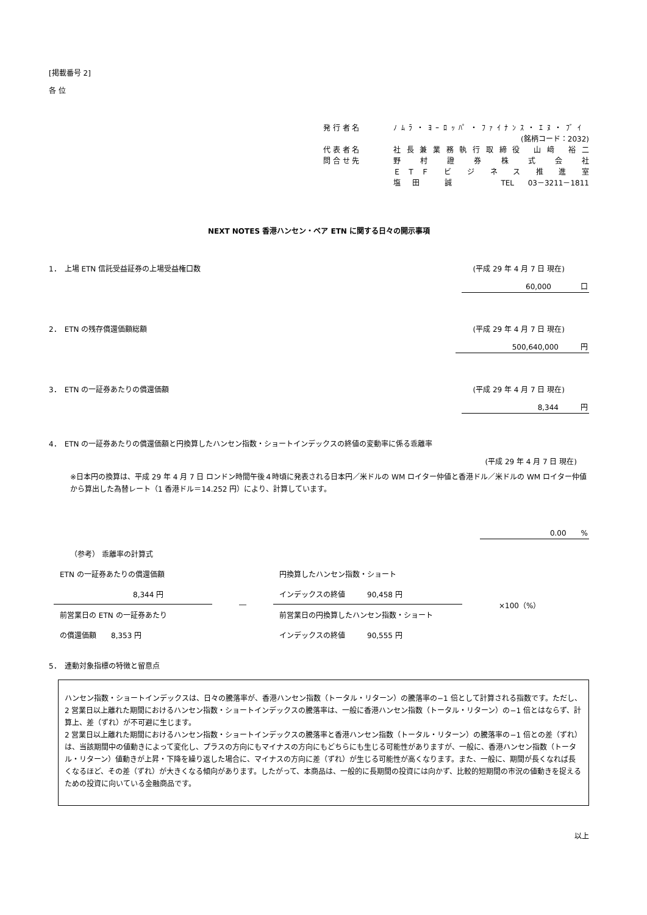[掲載番号 2]
各 位
発 行 者 名 ﾉﾑﾗ・ﾖｰﾛｯﾊﾟ・ﾌｧｲﾅﾝｽ・ｴﾇ・ﾌﾞｲ
(銘柄コード：2032)
代 表 者 名 社長兼業務執行取締役 山﨑 裕二
問 合 せ 先 野 村 證 券 株 式 会 社
ＥＴＦ ビ ジ ネ ス 推 進 室
塩田 誠　　TEL 03－3211－1811
NEXT NOTES 香港ハンセン・ベア ETN に関する日々の開示事項
1．　上場 ETN 信託受益証券の上場受益権口数 (平成 29 年 4 月 7 日 現在)
60,000　　　　口
2．　ETN の残存償還価額総額 (平成 29 年 4 月 7 日 現在)
500,640,000　　　円
3．　ETN の一証券あたりの償還価額 (平成 29 年 4 月 7 日 現在)
8,344　　　円
4．　ETN の一証券あたりの償還価額と円換算したハンセン指数・ショートインデックスの終値の変動率に係る乖離率
(平成 29 年 4 月 7 日 現在)
※日本円の換算は、平成 29 年 4 月 7 日 ロンドン時間午後４時頃に発表される日本円／米ドルの WM ロイター仲値と香港ドル／米ドルの WM ロイター仲値から算出した為替レート（1 香港ドル＝14.252 円）により、計算しています。
0.00　　%
（参考） 乖離率の計算式
ETN の一証券あたりの償還価額
8,344 円
前営業日の ETN の一証券あたり
の償還価額　　8,353 円
―
円換算したハンセン指数・ショート
インデックスの終値　　　90,458 円
前営業日の円換算したハンセン指数・ショート
インデックスの終値　　　90,555 円
×100（%）
5．　連動対象指標の特徴と留意点
ハンセン指数・ショートインデックスは、日々の騰落率が、香港ハンセン指数（トータル・リターン）の騰落率の−1 倍として計算される指数です。ただし、2 営業日以上離れた期間におけるハンセン指数・ショートインデックスの騰落率は、一般に香港ハンセン指数（トータル・リターン）の−1 倍とはならず、計算上、差（ずれ）が不可避に生じます。
2 営業日以上離れた期間におけるハンセン指数・ショートインデックスの騰落率と香港ハンセン指数（トータル・リターン）の騰落率の−1 倍との差（ずれ）は、当該期間中の値動きによって変化し、プラスの方向にもマイナスの方向にもどちらにも生じる可能性がありますが、一般に、香港ハンセン指数（トータル・リターン）値動きが上昇・下降を繰り返した場合に、マイナスの方向に差（ずれ）が生じる可能性が高くなります。また、一般に、期間が長くなれば長くなるほど、その差（ずれ）が大きくなる傾向があります。したがって、本商品は、一般的に長期間の投資には向かず、比較的短期間の市況の値動きを捉えるための投資に向いている金融商品です。
以上